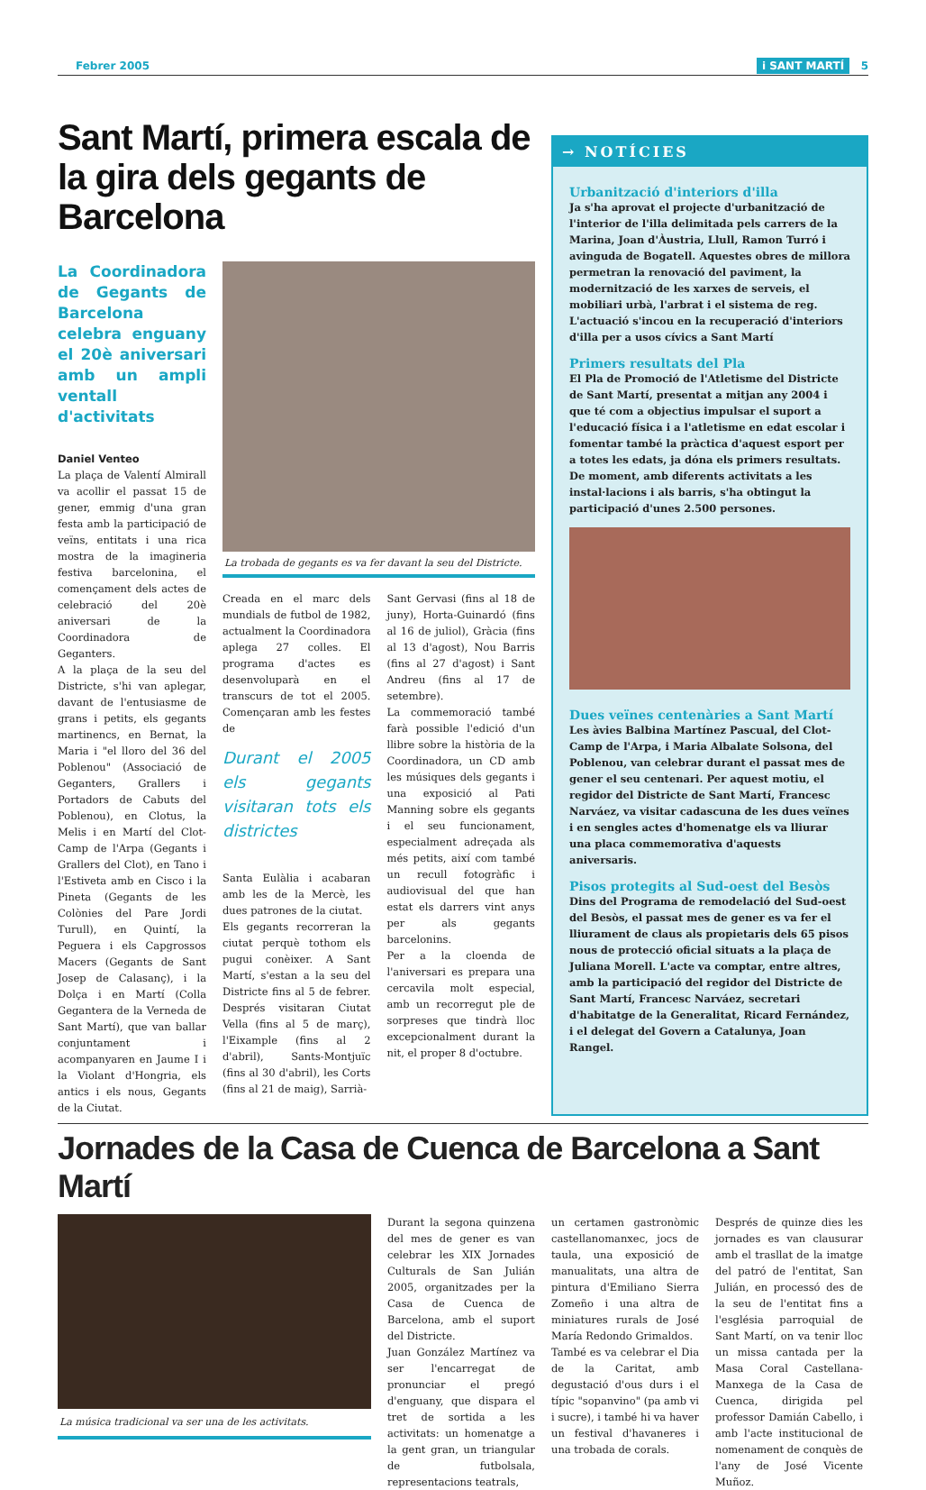Febrer 2005 i SANT MARTÍ 5
Sant Martí, primera escala de la gira dels gegants de Barcelona
La Coordinadora de Gegants de Barcelona celebra enguany el 20è aniversari amb un ampli ventall d'activitats
Daniel Venteo
La plaça de Valentí Almirall va acollir el passat 15 de gener, emmig d'una gran festa amb la participació de veïns, entitats i una rica mostra de la imagineria festiva barcelonina, el començament dels actes de celebració del 20è aniversari de la Coordinadora de Geganters.
A la plaça de la seu del Districte, s'hi van aplegar, davant de l'entusiasme de grans i petits, els gegants martinencs, en Bernat, la Maria i "el lloro del 36 del Poblenou" (Associació de Geganters, Grallers i Portadors de Cabuts del Poblenou), en Clotus, la Melis i en Martí del Clot-Camp de l'Arpa (Gegants i Grallers del Clot), en Tano i l'Estiveta amb en Cisco i la Pineta (Gegants de les Colònies del Pare Jordi Turull), en Quintí, la Peguera i els Capgrossos Macers (Gegants de Sant Josep de Calasanç), i la Dolça i en Martí (Colla Gegantera de la Verneda de Sant Martí), que van ballar conjuntament i acompanyaren en Jaume I i la Violant d'Hongria, els antics i els nous, Gegants de la Ciutat.
La trobada de gegants es va fer davant la seu del Districte.
Creada en el marc dels mundials de futbol de 1982, actualment la Coordinadora aplega 27 colles. El programa d'actes es desenvoluparà en el transcurs de tot el 2005. Començaran amb les festes de
Durant el 2005 els gegants visitaran tots els districtes
Santa Eulàlia i acabaran amb les de la Mercè, les dues patrones de la ciutat.
Els gegants recorreran la ciutat perquè tothom els pugui conèixer. A Sant Martí, s'estan a la seu del Districte fins al 5 de febrer. Després visitaran Ciutat Vella (fins al 5 de març), l'Eixample (fins al 2 d'abril), Sants-Montjuïc (fins al 30 d'abril), les Corts (fins al 21 de maig), Sarrià-
Sant Gervasi (fins al 18 de juny), Horta-Guinardó (fins al 16 de juliol), Gràcia (fins al 13 d'agost), Nou Barris (fins al 27 d'agost) i Sant Andreu (fins al 17 de setembre).
La commemoració també farà possible l'edició d'un llibre sobre la història de la Coordinadora, un CD amb les músiques dels gegants i una exposició al Pati Manning sobre els gegants i el seu funcionament, especialment adreçada als més petits, així com també un recull fotogràfic i audiovisual del que han estat els darrers vint anys per als gegants barcelonins.
Per a la cloenda de l'aniversari es prepara una cercavila molt especial, amb un recorregut ple de sorpreses que tindrà lloc excepcionalment durant la nit, el proper 8 d'octubre.
→ NOTÍCIES
Urbanització d'interiors d'illa
Ja s'ha aprovat el projecte d'urbanització de l'interior de l'illa delimitada pels carrers de la Marina, Joan d'Àustria, Llull, Ramon Turró i avinguda de Bogatell. Aquestes obres de millora permetran la renovació del paviment, la modernització de les xarxes de serveis, el mobiliari urbà, l'arbrat i el sistema de reg. L'actuació s'incou en la recuperació d'interiors d'illa per a usos cívics a Sant Martí
Primers resultats del Pla
El Pla de Promoció de l'Atletisme del Districte de Sant Martí, presentat a mitjan any 2004 i que té com a objectius impulsar el suport a l'educació física i a l'atletisme en edat escolar i fomentar també la pràctica d'aquest esport per a totes les edats, ja dóna els primers resultats. De moment, amb diferents activitats a les instal·lacions i als barris, s'ha obtingut la participació d'unes 2.500 persones.
Dues veïnes centenàries a Sant Martí
Les àvies Balbina Martínez Pascual, del Clot-Camp de l'Arpa, i Maria Albalate Solsona, del Poblenou, van celebrar durant el passat mes de gener el seu centenari. Per aquest motiu, el regidor del Districte de Sant Martí, Francesc Narváez, va visitar cadascuna de les dues veïnes i en sengles actes d'homenatge els va lliurar una placa commemorativa d'aquests aniversaris.
Pisos protegits al Sud-oest del Besòs
Dins del Programa de remodelació del Sud-oest del Besòs, el passat mes de gener es va fer el lliurament de claus als propietaris dels 65 pisos nous de protecció oficial situats a la plaça de Juliana Morell. L'acte va comptar, entre altres, amb la participació del regidor del Districte de Sant Martí, Francesc Narváez, secretari d'habitatge de la Generalitat, Ricard Fernández, i el delegat del Govern a Catalunya, Joan Rangel.
Jornades de la Casa de Cuenca de Barcelona a Sant Martí
La música tradicional va ser una de les activitats.
Durant la segona quinzena del mes de gener es van celebrar les XIX Jornades Culturals de San Julián 2005, organitzades per la Casa de Cuenca de Barcelona, amb el suport del Districte.
Juan González Martínez va ser l'encarregat de pronunciar el pregó d'enguany, que dispara el tret de sortida a les activitats: un homenatge a la gent gran, un triangular de futbolsala, representacions teatrals,
un certamen gastronòmic castellanomanxec, jocs de taula, una exposició de manualitats, una altra de pintura d'Emiliano Sierra Zomeño i una altra de miniatures rurals de José María Redondo Grimaldos.
També es va celebrar el Dia de la Caritat, amb degustació d'ous durs i el típic "sopanvino" (pa amb vi i sucre), i també hi va haver un festival d'havaneres i una trobada de corals.
Després de quinze dies les jornades es van clausurar amb el trasllat de la imatge del patró de l'entitat, San Julián, en processó des de la seu de l'entitat fins a l'església parroquial de Sant Martí, on va tenir lloc un missa cantada per la Masa Coral Castellana-Manxega de la Casa de Cuenca, dirigida pel professor Damián Cabello, i amb l'acte institucional de nomenament de conquès de l'any de José Vicente Muñoz.